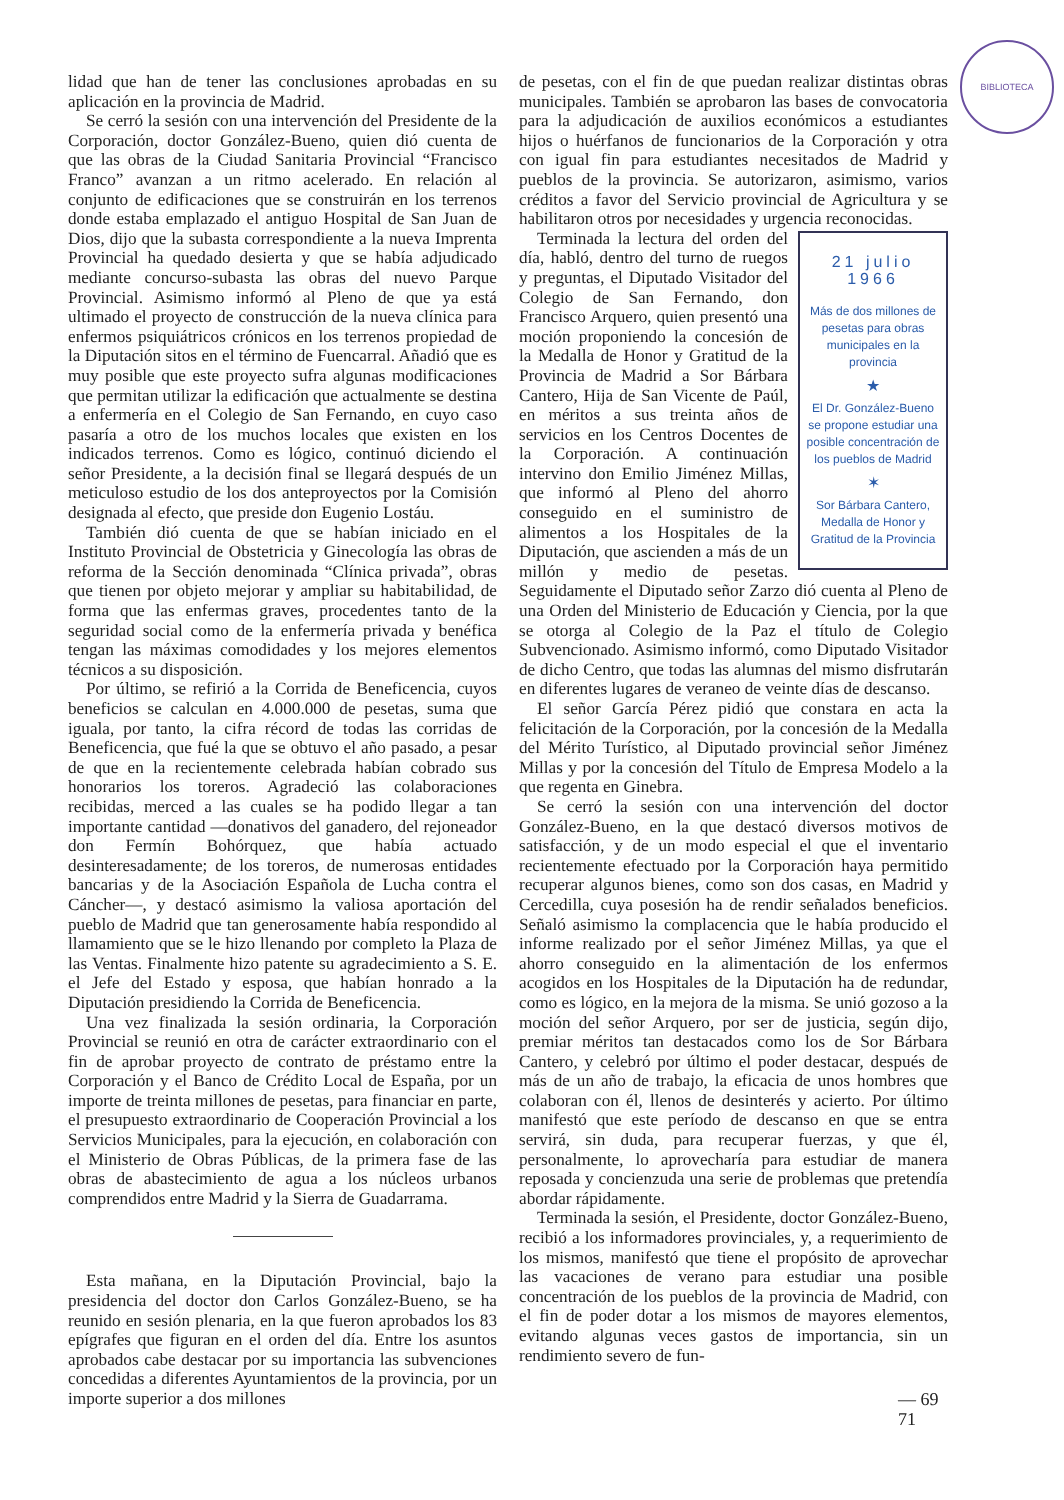BIBLIOTECA
lidad que han de tener las conclusiones aprobadas en su aplicación en la provincia de Madrid.
Se cerró la sesión con una intervención del Presidente de la Corporación, doctor González-Bueno, quien dió cuenta de que las obras de la Ciudad Sanitaria Provincial “Francisco Franco” avanzan a un ritmo acelerado. En relación al conjunto de edificaciones que se construirán en los terrenos donde estaba emplazado el antiguo Hospital de San Juan de Dios, dijo que la subasta correspondiente a la nueva Imprenta Provincial ha quedado desierta y que se había adjudicado mediante concurso-subasta las obras del nuevo Parque Provincial. Asimismo informó al Pleno de que ya está ultimado el proyecto de construcción de la nueva clínica para enfermos psiquiátricos crónicos en los terrenos propiedad de la Diputación sitos en el término de Fuencarral. Añadió que es muy posible que este proyecto sufra algunas modificaciones que permitan utilizar la edificación que actualmente se destina a enfermería en el Colegio de San Fernando, en cuyo caso pasaría a otro de los muchos locales que existen en los indicados terrenos. Como es lógico, continuó diciendo el señor Presidente, a la decisión final se llegará después de un meticuloso estudio de los dos anteproyectos por la Comisión designada al efecto, que preside don Eugenio Lostáu.
También dió cuenta de que se habían iniciado en el Instituto Provincial de Obstetricia y Ginecología las obras de reforma de la Sección denominada “Clínica privada”, obras que tienen por objeto mejorar y ampliar su habitabilidad, de forma que las enfermas graves, procedentes tanto de la seguridad social como de la enfermería privada y benéfica tengan las máximas comodidades y los mejores elementos técnicos a su disposición.
Por último, se refirió a la Corrida de Beneficencia, cuyos beneficios se calculan en 4.000.000 de pesetas, suma que iguala, por tanto, la cifra récord de todas las corridas de Beneficencia, que fué la que se obtuvo el año pasado, a pesar de que en la recientemente celebrada habían cobrado sus honorarios los toreros. Agradeció las colaboraciones recibidas, merced a las cuales se ha podido llegar a tan importante cantidad —donativos del ganadero, del rejoneador don Fermín Bohórquez, que había actuado desinteresadamente; de los toreros, de numerosas entidades bancarias y de la Asociación Española de Lucha contra el Cáncher—, y destacó asimismo la valiosa aportación del pueblo de Madrid que tan generosamente había respondido al llamamiento que se le hizo llenando por completo la Plaza de las Ventas. Finalmente hizo patente su agradecimiento a S. E. el Jefe del Estado y esposa, que habían honrado a la Diputación presidiendo la Corrida de Beneficencia.
Una vez finalizada la sesión ordinaria, la Corporación Provincial se reunió en otra de carácter extraordinario con el fin de aprobar proyecto de contrato de préstamo entre la Corporación y el Banco de Crédito Local de España, por un importe de treinta millones de pesetas, para financiar en parte, el presupuesto extraordinario de Cooperación Provincial a los Servicios Municipales, para la ejecución, en colaboración con el Ministerio de Obras Públicas, de la primera fase de las obras de abastecimiento de agua a los núcleos urbanos comprendidos entre Madrid y la Sierra de Guadarrama.
Esta mañana, en la Diputación Provincial, bajo la presidencia del doctor don Carlos González-Bueno, se ha reunido en sesión plenaria, en la que fueron aprobados los 83 epígrafes que figuran en el orden del día. Entre los asuntos aprobados cabe destacar por su importancia las subvenciones concedidas a diferentes Ayuntamientos de la provincia, por un importe superior a dos millones
de pesetas, con el fin de que puedan realizar distintas obras municipales. También se aprobaron las bases de convocatoria para la adjudicación de auxilios económicos a estudiantes hijos o huérfanos de funcionarios de la Corporación y otra con igual fin para estudiantes necesitados de Madrid y pueblos de la provincia. Se autorizaron, asimismo, varios créditos a favor del Servicio provincial de Agricultura y se habilitaron otros por necesidades y urgencia reconocidas.
21 julio 1966
Más de dos millones de pesetas para obras municipales en la provincia
★
El Dr. González-Bueno se propone estudiar una posible concentración de los pueblos de Madrid
✶
Sor Bárbara Cantero, Medalla de Honor y Gratitud de la Provincia
Terminada la lectura del orden del día, habló, dentro del turno de ruegos y preguntas, el Diputado Visitador del Colegio de San Fernando, don Francisco Arquero, quien presentó una moción proponiendo la concesión de la Medalla de Honor y Gratitud de la Provincia de Madrid a Sor Bárbara Cantero, Hija de San Vicente de Paúl, en méritos a sus treinta años de servicios en los Centros Docentes de la Corporación. A continuación intervino don Emilio Jiménez Millas, que informó al Pleno del ahorro conseguido en el suministro de alimentos a los Hospitales de la Diputación, que ascienden a más de un millón y medio de pesetas. Seguidamente el Diputado señor Zarzo dió cuenta al Pleno de una Orden del Ministerio de Educación y Ciencia, por la que se otorga al Colegio de la Paz el título de Colegio Subvencionado. Asimismo informó, como Diputado Visitador de dicho Centro, que todas las alumnas del mismo disfrutarán en diferentes lugares de veraneo de veinte días de descanso.
El señor García Pérez pidió que constara en acta la felicitación de la Corporación, por la concesión de la Medalla del Mérito Turístico, al Diputado provincial señor Jiménez Millas y por la concesión del Título de Empresa Modelo a la que regenta en Ginebra.
Se cerró la sesión con una intervención del doctor González-Bueno, en la que destacó diversos motivos de satisfacción, y de un modo especial el que el inventario recientemente efectuado por la Corporación haya permitido recuperar algunos bienes, como son dos casas, en Madrid y Cercedilla, cuya posesión ha de rendir señalados beneficios. Señaló asimismo la complacencia que le había producido el informe realizado por el señor Jiménez Millas, ya que el ahorro conseguido en la alimentación de los enfermos acogidos en los Hospitales de la Diputación ha de redundar, como es lógico, en la mejora de la misma. Se unió gozoso a la moción del señor Arquero, por ser de justicia, según dijo, premiar méritos tan destacados como los de Sor Bárbara Cantero, y celebró por último el poder destacar, después de más de un año de trabajo, la eficacia de unos hombres que colaboran con él, llenos de desinterés y acierto. Por último manifestó que este período de descanso en que se entra servirá, sin duda, para recuperar fuerzas, y que él, personalmente, lo aprovecharía para estudiar de manera reposada y concienzuda una serie de problemas que pretendía abordar rápidamente.
Terminada la sesión, el Presidente, doctor González-Bueno, recibió a los informadores provinciales, y, a requerimiento de los mismos, manifestó que tiene el propósito de aprovechar las vacaciones de verano para estudiar una posible concentración de los pueblos de la provincia de Madrid, con el fin de poder dotar a los mismos de mayores elementos, evitando algunas veces gastos de importancia, sin un rendimiento severo de fun-
— 69
71